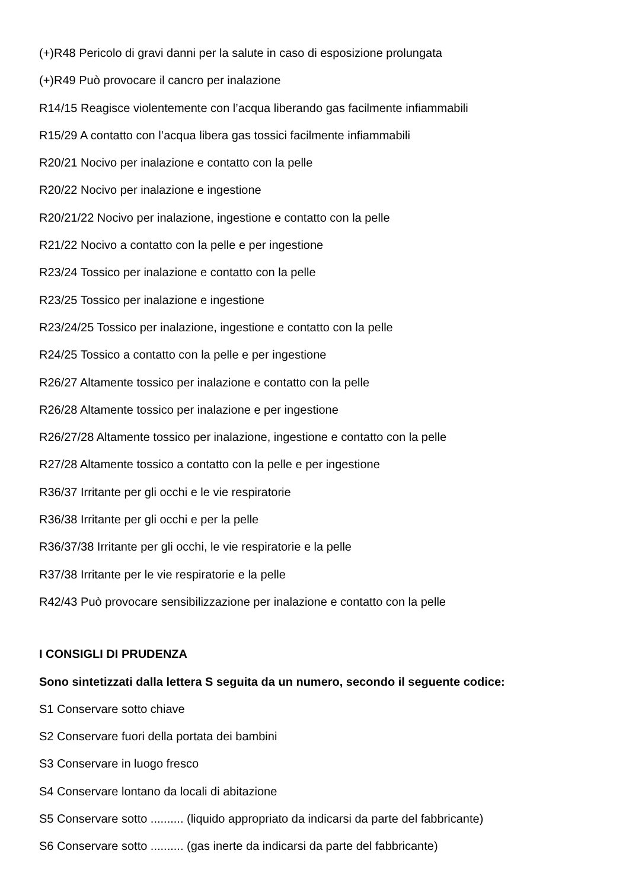(+)R48 Pericolo di gravi danni per la salute in caso di esposizione prolungata
(+)R49 Può provocare il cancro per inalazione
R14/15 Reagisce violentemente con l’acqua liberando gas facilmente infiammabili
R15/29 A contatto con l’acqua libera gas tossici facilmente infiammabili
R20/21 Nocivo per inalazione e contatto con la pelle
R20/22 Nocivo per inalazione e ingestione
R20/21/22 Nocivo per inalazione, ingestione e contatto con la pelle
R21/22 Nocivo a contatto con la pelle e per ingestione
R23/24 Tossico per inalazione e contatto con la pelle
R23/25 Tossico per inalazione e ingestione
R23/24/25 Tossico per inalazione, ingestione e contatto con la pelle
R24/25 Tossico a contatto con la pelle e per ingestione
R26/27 Altamente tossico per inalazione e contatto con la pelle
R26/28 Altamente tossico per inalazione e per ingestione
R26/27/28 Altamente tossico per inalazione, ingestione e contatto con la pelle
R27/28 Altamente tossico a contatto con la pelle e per ingestione
R36/37 Irritante per gli occhi e le vie respiratorie
R36/38 Irritante per gli occhi e per la pelle
R36/37/38 Irritante per gli occhi, le vie respiratorie e la pelle
R37/38 Irritante per le vie respiratorie e la pelle
R42/43 Può provocare sensibilizzazione per inalazione e contatto con la pelle
I CONSIGLI DI PRUDENZA
Sono sintetizzati dalla lettera S seguita da un numero, secondo il seguente codice:
S1 Conservare sotto chiave
S2 Conservare fuori della portata dei bambini
S3 Conservare in luogo fresco
S4 Conservare lontano da locali di abitazione
S5 Conservare sotto .......... (liquido appropriato da indicarsi da parte del fabbricante)
S6 Conservare sotto .......... (gas inerte da indicarsi da parte del fabbricante)